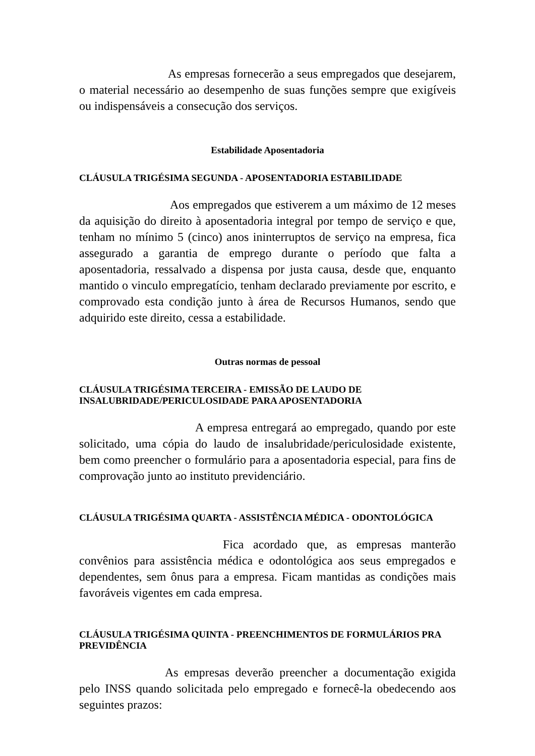As empresas fornecerão a seus empregados que desejarem, o material necessário ao desempenho de suas funções sempre que exigíveis ou indispensáveis a consecução dos serviços.
Estabilidade Aposentadoria
CLÁUSULA TRIGÉSIMA SEGUNDA - APOSENTADORIA ESTABILIDADE
Aos empregados que estiverem a um máximo de 12 meses da aquisição do direito à aposentadoria integral por tempo de serviço e que, tenham no mínimo 5 (cinco) anos ininterruptos de serviço na empresa, fica assegurado a garantia de emprego durante o período que falta a aposentadoria, ressalvado a dispensa por justa causa, desde que, enquanto mantido o vinculo empregatício, tenham declarado previamente por escrito, e comprovado esta condição junto à área de Recursos Humanos, sendo que adquirido este direito, cessa a estabilidade.
Outras normas de pessoal
CLÁUSULA TRIGÉSIMA TERCEIRA - EMISSÃO DE LAUDO DE INSALUBRIDADE/PERICULOSIDADE PARA APOSENTADORIA
A empresa entregará ao empregado, quando por este solicitado, uma cópia do laudo de insalubridade/periculosidade existente, bem como preencher o formulário para a aposentadoria especial, para fins de comprovação junto ao instituto previdenciário.
CLÁUSULA TRIGÉSIMA QUARTA - ASSISTÊNCIA MÉDICA - ODONTOLÓGICA
Fica acordado que, as empresas manterão convênios para assistência médica e odontológica aos seus empregados e dependentes, sem ônus para a empresa. Ficam mantidas as condições mais favoráveis vigentes em cada empresa.
CLÁUSULA TRIGÉSIMA QUINTA - PREENCHIMENTOS DE FORMULÁRIOS PRA PREVIDÊNCIA
As empresas deverão preencher a documentação exigida pelo INSS quando solicitada pelo empregado e fornecê-la obedecendo aos seguintes prazos: